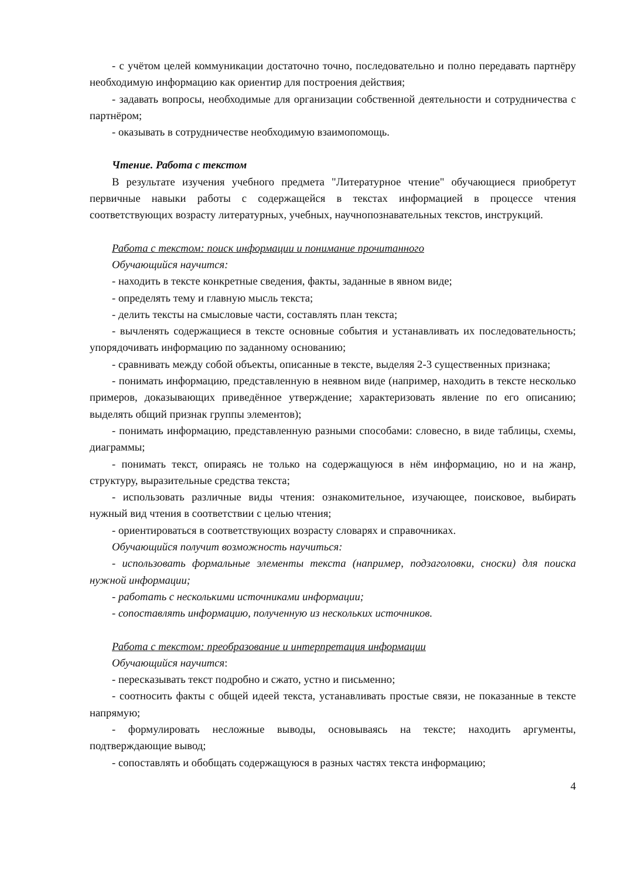- с учётом целей коммуникации достаточно точно, последовательно и полно передавать партнёру необходимую информацию как ориентир для построения действия;
- задавать вопросы, необходимые для организации собственной деятельности и сотрудничества с партнёром;
- оказывать в сотрудничестве необходимую взаимопомощь.
Чтение. Работа с текстом
В результате изучения учебного предмета "Литературное чтение" обучающиеся приобретут первичные навыки работы с содержащейся в текстах информацией в процессе чтения соответствующих возрасту литературных, учебных, научнопознавательных текстов, инструкций.
Работа с текстом: поиск информации и понимание прочитанного
Обучающийся научится:
- находить в тексте конкретные сведения, факты, заданные в явном виде;
- определять тему и главную мысль текста;
- делить тексты на смысловые части, составлять план текста;
- вычленять содержащиеся в тексте основные события и устанавливать их последовательность; упорядочивать информацию по заданному основанию;
- сравнивать между собой объекты, описанные в тексте, выделяя 2-3 существенных признака;
- понимать информацию, представленную в неявном виде (например, находить в тексте несколько примеров, доказывающих приведённое утверждение; характеризовать явление по его описанию; выделять общий признак группы элементов);
- понимать информацию, представленную разными способами: словесно, в виде таблицы, схемы, диаграммы;
- понимать текст, опираясь не только на содержащуюся в нём информацию, но и на жанр, структуру, выразительные средства текста;
- использовать различные виды чтения: ознакомительное, изучающее, поисковое, выбирать нужный вид чтения в соответствии с целью чтения;
- ориентироваться в соответствующих возрасту словарях и справочниках.
Обучающийся получит возможность научиться:
- использовать формальные элементы текста (например, подзаголовки, сноски) для поиска нужной информации;
- работать с несколькими источниками информации;
- сопоставлять информацию, полученную из нескольких источников.
Работа с текстом: преобразование и интерпретация информации
Обучающийся научится:
- пересказывать текст подробно и сжато, устно и письменно;
- соотносить факты с общей идеей текста, устанавливать простые связи, не показанные в тексте напрямую;
- формулировать несложные выводы, основываясь на тексте; находить аргументы, подтверждающие вывод;
- сопоставлять и обобщать содержащуюся в разных частях текста информацию;
4